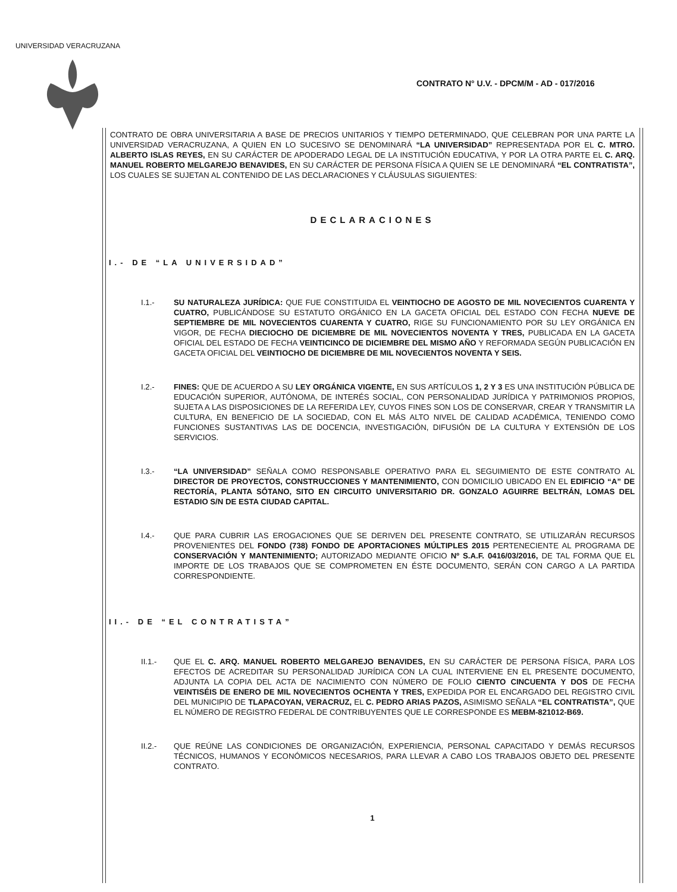UNIVERSIDAD VERACRUZANA
CONTRATO N° U.V. - DPCM/M - AD - 017/2016
CONTRATO DE OBRA UNIVERSITARIA A BASE DE PRECIOS UNITARIOS Y TIEMPO DETERMINADO, QUE CELEBRAN POR UNA PARTE LA UNIVERSIDAD VERACRUZANA, A QUIEN EN LO SUCESIVO SE DENOMINARÁ “LA UNIVERSIDAD” REPRESENTADA POR EL C. MTRO. ALBERTO ISLAS REYES, EN SU CARÁCTER DE APODERADO LEGAL DE LA INSTITUCIÓN EDUCATIVA, Y POR LA OTRA PARTE EL C. ARQ. MANUEL ROBERTO MELGAREJO BENAVIDES, EN SU CARÁCTER DE PERSONA FÍSICA A QUIEN SE LE DENOMINARÁ “EL CONTRATISTA”, LOS CUALES SE SUJETAN AL CONTENIDO DE LAS DECLARACIONES Y CLÁUSULAS SIGUIENTES:
DECLARACIONES
I.- DE “LA UNIVERSIDAD”
I.1.- SU NATURALEZA JURÍDICA: QUE FUE CONSTITUIDA EL VEINTIOCHO DE AGOSTO DE MIL NOVECIENTOS CUARENTA Y CUATRO, PUBLICÁNDOSE SU ESTATUTO ORGÁNICO EN LA GACETA OFICIAL DEL ESTADO CON FECHA NUEVE DE SEPTIEMBRE DE MIL NOVECIENTOS CUARENTA Y CUATRO, RIGE SU FUNCIONAMIENTO POR SU LEY ORGÁNICA EN VIGOR, DE FECHA DIECIOCHO DE DICIEMBRE DE MIL NOVECIENTOS NOVENTA Y TRES, PUBLICADA EN LA GACETA OFICIAL DEL ESTADO DE FECHA VEINTICINCO DE DICIEMBRE DEL MISMO AÑO Y REFORMADA SEGÚN PUBLICACIÓN EN GACETA OFICIAL DEL VEINTIOCHO DE DICIEMBRE DE MIL NOVECIENTOS NOVENTA Y SEIS.
I.2.- FINES: QUE DE ACUERDO A SU LEY ORGÁNICA VIGENTE, EN SUS ARTÍCULOS 1, 2 Y 3 ES UNA INSTITUCIÓN PÚBLICA DE EDUCACIÓN SUPERIOR, AUTÓNOMA, DE INTERÉS SOCIAL, CON PERSONALIDAD JURÍDICA Y PATRIMONIOS PROPIOS, SUJETA A LAS DISPOSICIONES DE LA REFERIDA LEY, CUYOS FINES SON LOS DE CONSERVAR, CREAR Y TRANSMITIR LA CULTURA, EN BENEFICIO DE LA SOCIEDAD, CON EL MÁS ALTO NIVEL DE CALIDAD ACADÉMICA, TENIENDO COMO FUNCIONES SUSTANTIVAS LAS DE DOCENCIA, INVESTIGACIÓN, DIFUSIÓN DE LA CULTURA Y EXTENSIÓN DE LOS SERVICIOS.
I.3.- “LA UNIVERSIDAD” SEÑALA COMO RESPONSABLE OPERATIVO PARA EL SEGUIMIENTO DE ESTE CONTRATO AL DIRECTOR DE PROYECTOS, CONSTRUCCIONES Y MANTENIMIENTO, CON DOMICILIO UBICADO EN EL EDIFICIO “A” DE RECTORÍA, PLANTA SÓTANO, SITO EN CIRCUITO UNIVERSITARIO DR. GONZALO AGUIRRE BELTRÁN, LOMAS DEL ESTADIO S/N DE ESTA CIUDAD CAPITAL.
I.4.- QUE PARA CUBRIR LAS EROGACIONES QUE SE DERIVEN DEL PRESENTE CONTRATO, SE UTILIZARÁN RECURSOS PROVENIENTES DEL FONDO (738) FONDO DE APORTACIONES MÚLTIPLES 2015 PERTENECIENTE AL PROGRAMA DE CONSERVACIÓN Y MANTENIMIENTO; AUTORIZADO MEDIANTE OFICIO Nº S.A.F. 0416/03/2016, DE TAL FORMA QUE EL IMPORTE DE LOS TRABAJOS QUE SE COMPROMETEN EN ÉSTE DOCUMENTO, SERÁN CON CARGO A LA PARTIDA CORRESPONDIENTE.
II.- DE “EL CONTRATISTA”
II.1.- QUE EL C. ARQ. MANUEL ROBERTO MELGAREJO BENAVIDES, EN SU CARÁCTER DE PERSONA FÍSICA, PARA LOS EFECTOS DE ACREDITAR SU PERSONALIDAD JURÍDICA CON LA CUAL INTERVIENE EN EL PRESENTE DOCUMENTO, ADJUNTA LA COPIA DEL ACTA DE NACIMIENTO CON NÚMERO DE FOLIO CIENTO CINCUENTA Y DOS DE FECHA VEINTISÉIS DE ENERO DE MIL NOVECIENTOS OCHENTA Y TRES, EXPEDIDA POR EL ENCARGADO DEL REGISTRO CIVIL DEL MUNICIPIO DE TLAPACOYAN, VERACRUZ, EL C. PEDRO ARIAS PAZOS, ASIMISMO SEÑALA “EL CONTRATISTA”, QUE EL NÚMERO DE REGISTRO FEDERAL DE CONTRIBUYENTES QUE LE CORRESPONDE ES MEBM-821012-B69.
II.2.- QUE REÚNE LAS CONDICIONES DE ORGANIZACIÓN, EXPERIENCIA, PERSONAL CAPACITADO Y DEMÁS RECURSOS TÉCNICOS, HUMANOS Y ECONÓMICOS NECESARIOS, PARA LLEVAR A CABO LOS TRABAJOS OBJETO DEL PRESENTE CONTRATO.
1